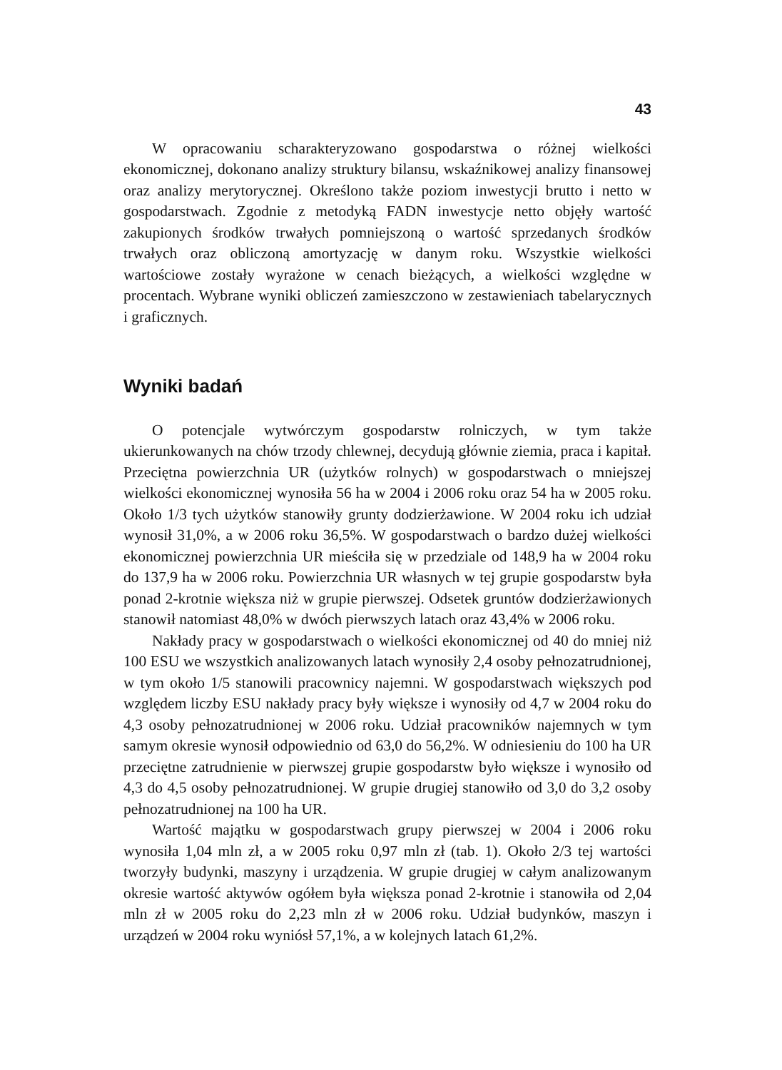43
W opracowaniu scharakteryzowano gospodarstwa o różnej wielkości ekonomicznej, dokonano analizy struktury bilansu, wskaźnikowej analizy finansowej oraz analizy merytorycznej. Określono także poziom inwestycji brutto i netto w gospodarstwach. Zgodnie z metodyką FADN inwestycje netto objęły wartość zakupionych środków trwałych pomniejszoną o wartość sprzedanych środków trwałych oraz obliczoną amortyzację w danym roku. Wszystkie wielkości wartościowe zostały wyrażone w cenach bieżących, a wielkości względne w procentach. Wybrane wyniki obliczeń zamieszczono w zestawieniach tabelarycznych i graficznych.
Wyniki badań
O potencjale wytwórczym gospodarstw rolniczych, w tym także ukierunkowanych na chów trzody chlewnej, decydują głównie ziemia, praca i kapitał. Przeciętna powierzchnia UR (użytków rolnych) w gospodarstwach o mniejszej wielkości ekonomicznej wynosiła 56 ha w 2004 i 2006 roku oraz 54 ha w 2005 roku. Około 1/3 tych użytków stanowiły grunty dodzierżawione. W 2004 roku ich udział wynosił 31,0%, a w 2006 roku 36,5%. W gospodarstwach o bardzo dużej wielkości ekonomicznej powierzchnia UR mieściła się w przedziale od 148,9 ha w 2004 roku do 137,9 ha w 2006 roku. Powierzchnia UR własnych w tej grupie gospodarstw była ponad 2-krotnie większa niż w grupie pierwszej. Odsetek gruntów dodzierżawionych stanowił natomiast 48,0% w dwóch pierwszych latach oraz 43,4% w 2006 roku.
Nakłady pracy w gospodarstwach o wielkości ekonomicznej od 40 do mniej niż 100 ESU we wszystkich analizowanych latach wynosiły 2,4 osoby pełnozatrudnionej, w tym około 1/5 stanowili pracownicy najemni. W gospodarstwach większych pod względem liczby ESU nakłady pracy były większe i wynosiły od 4,7 w 2004 roku do 4,3 osoby pełnozatrudnionej w 2006 roku. Udział pracowników najemnych w tym samym okresie wynosił odpowiednio od 63,0 do 56,2%. W odniesieniu do 100 ha UR przeciętne zatrudnienie w pierwszej grupie gospodarstw było większe i wynosiło od 4,3 do 4,5 osoby pełnozatrudnionej. W grupie drugiej stanowiło od 3,0 do 3,2 osoby pełnozatrudnionej na 100 ha UR.
Wartość majątku w gospodarstwach grupy pierwszej w 2004 i 2006 roku wynosiła 1,04 mln zł, a w 2005 roku 0,97 mln zł (tab. 1). Około 2/3 tej wartości tworzyły budynki, maszyny i urządzenia. W grupie drugiej w całym analizowanym okresie wartość aktywów ogółem była większa ponad 2-krotnie i stanowiła od 2,04 mln zł w 2005 roku do 2,23 mln zł w 2006 roku. Udział budynków, maszyn i urządzeń w 2004 roku wyniósł 57,1%, a w kolejnych latach 61,2%.